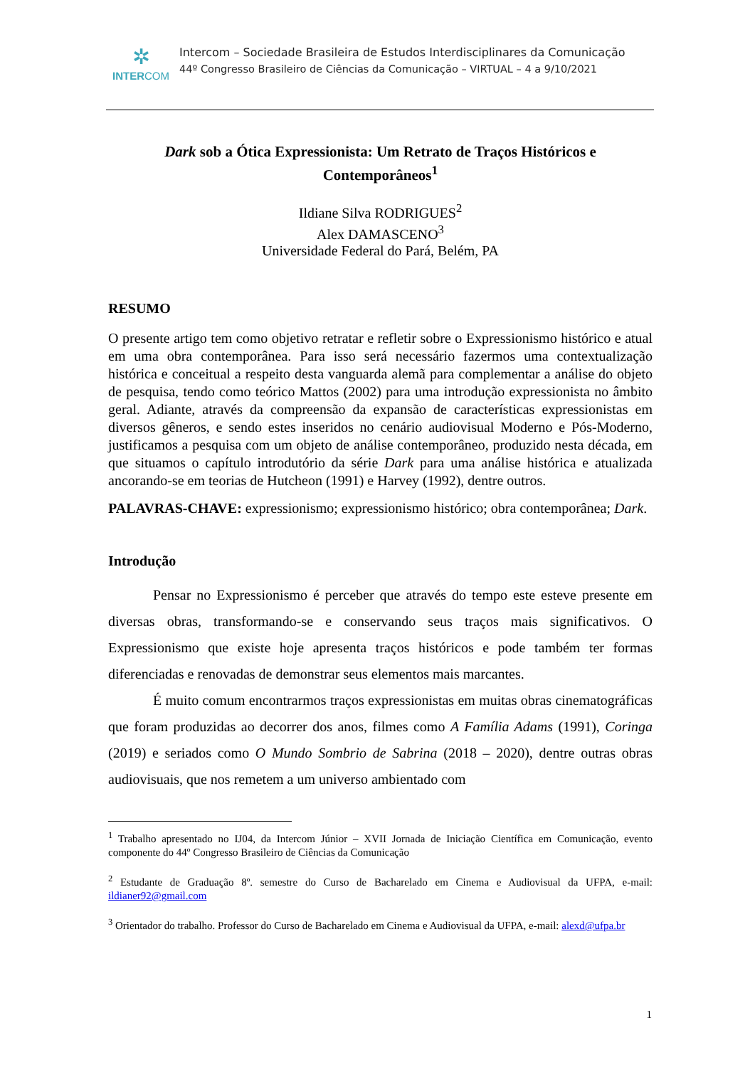✲
INTERCOM
Intercom – Sociedade Brasileira de Estudos Interdisciplinares da Comunicação
44º Congresso Brasileiro de Ciências da Comunicação – VIRTUAL – 4 a 9/10/2021
Dark sob a Ótica Expressionista: Um Retrato de Traços Históricos e Contemporâneos<sup>1</sup>
Ildiane Silva RODRIGUES<sup>2</sup>
Alex DAMASCENO<sup>3</sup>
Universidade Federal do Pará, Belém, PA
RESUMO
O presente artigo tem como objetivo retratar e refletir sobre o Expressionismo histórico e atual em uma obra contemporânea. Para isso será necessário fazermos uma contextualização histórica e conceitual a respeito desta vanguarda alemã para complementar a análise do objeto de pesquisa, tendo como teórico Mattos (2002) para uma introdução expressionista no âmbito geral. Adiante, através da compreensão da expansão de características expressionistas em diversos gêneros, e sendo estes inseridos no cenário audiovisual Moderno e Pós-Moderno, justificamos a pesquisa com um objeto de análise contemporâneo, produzido nesta década, em que situamos o capítulo introdutório da série Dark para uma análise histórica e atualizada ancorando-se em teorias de Hutcheon (1991) e Harvey (1992), dentre outros.
PALAVRAS-CHAVE: expressionismo; expressionismo histórico; obra contemporânea; Dark.
Introdução
Pensar no Expressionismo é perceber que através do tempo este esteve presente em diversas obras, transformando-se e conservando seus traços mais significativos. O Expressionismo que existe hoje apresenta traços históricos e pode também ter formas diferenciadas e renovadas de demonstrar seus elementos mais marcantes.
É muito comum encontrarmos traços expressionistas em muitas obras cinematográficas que foram produzidas ao decorrer dos anos, filmes como A Família Adams (1991), Coringa (2019) e seriados como O Mundo Sombrio de Sabrina (2018 – 2020), dentre outras obras audiovisuais, que nos remetem a um universo ambientado com
<sup>1</sup> Trabalho apresentado no IJ04, da Intercom Júnior – XVII Jornada de Iniciação Científica em Comunicação, evento componente do 44º Congresso Brasileiro de Ciências da Comunicação
<sup>2</sup> Estudante de Graduação 8º. semestre do Curso de Bacharelado em Cinema e Audiovisual da UFPA, e-mail: ildianer92@gmail.com
<sup>3</sup> Orientador do trabalho. Professor do Curso de Bacharelado em Cinema e Audiovisual da UFPA, e-mail: alexd@ufpa.br
1